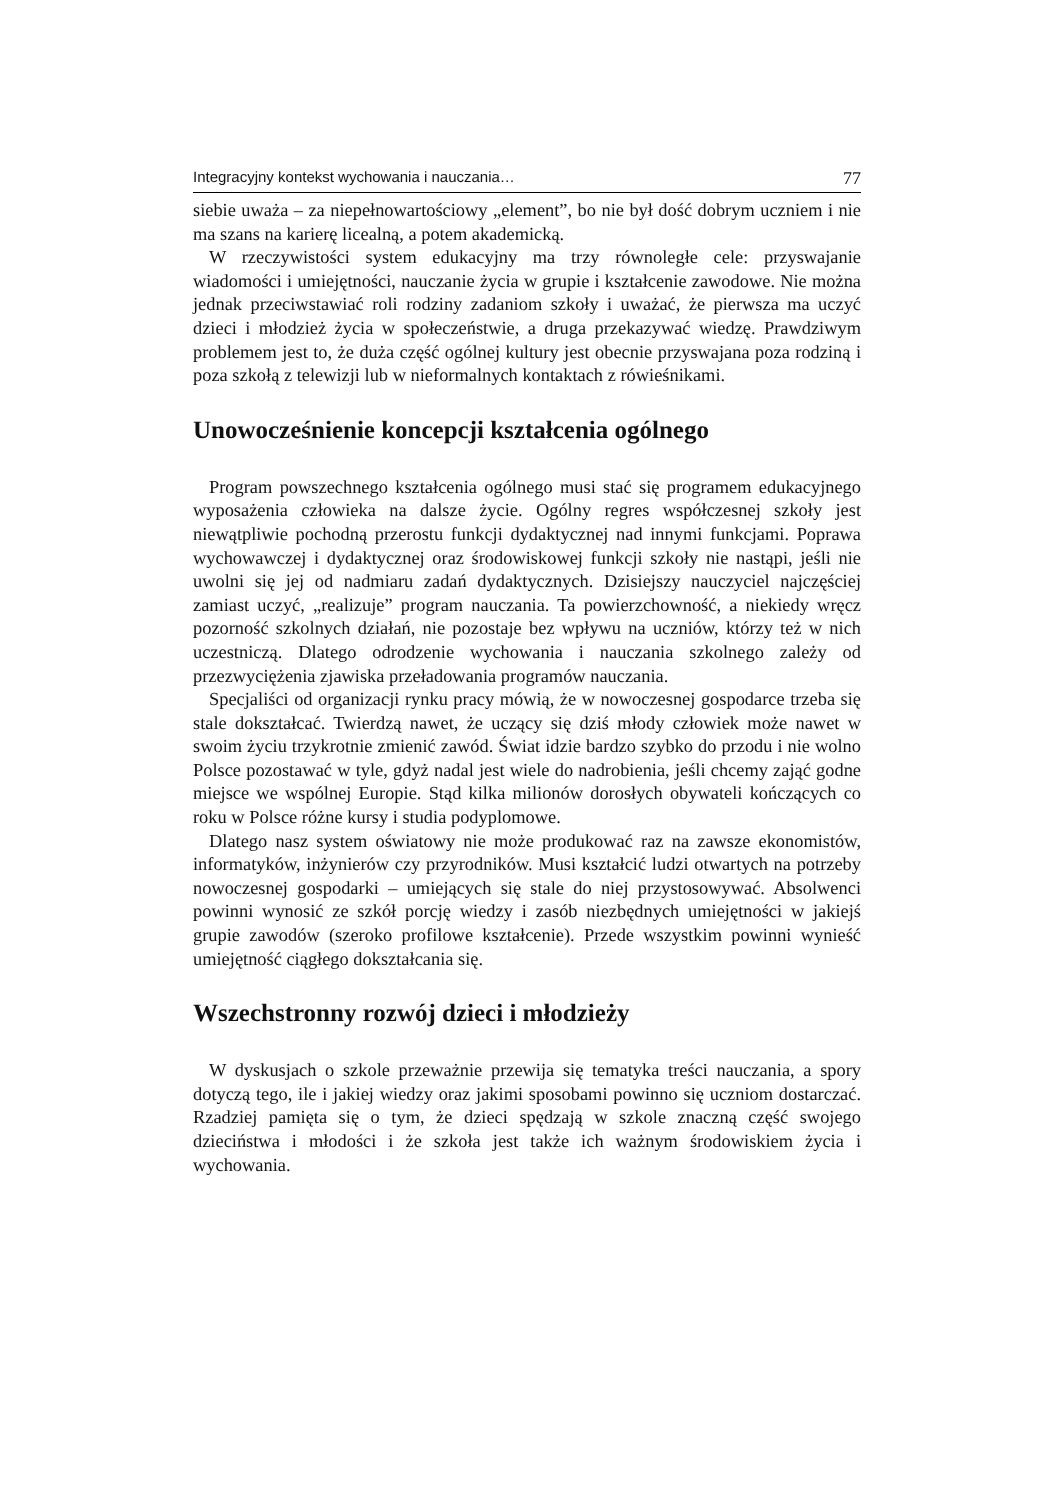Integracyjny kontekst wychowania i nauczania… 77
siebie uważa – za niepełnowartościowy „element”, bo nie był dość dobrym uczniem i nie ma szans na karierę licealną, a potem akademicką.
W rzeczywistości system edukacyjny ma trzy równoległe cele: przyswajanie wiadomości i umiejętności, nauczanie życia w grupie i kształcenie zawodowe. Nie można jednak przeciwstawiać roli rodziny zadaniom szkoły i uważać, że pierwsza ma uczyć dzieci i młodzież życia w społeczeństwie, a druga przekazywać wiedzę. Prawdziwym problemem jest to, że duża część ogólnej kultury jest obecnie przyswajana poza rodziną i poza szkołą z telewizji lub w nieformalnych kontaktach z rówieśnikami.
Unowocześnienie koncepcji kształcenia ogólnego
Program powszechnego kształcenia ogólnego musi stać się programem edukacyjnego wyposażenia człowieka na dalsze życie. Ogólny regres współczesnej szkoły jest niewątpliwie pochodną przerostu funkcji dydaktycznej nad innymi funkcjami. Poprawa wychowawczej i dydaktycznej oraz środowiskowej funkcji szkoły nie nastąpi, jeśli nie uwolni się jej od nadmiaru zadań dydaktycznych. Dzisiejszy nauczyciel najczęściej zamiast uczyć, „realizuje” program nauczania. Ta powierzchowność, a niekiedy wręcz pozorność szkolnych działań, nie pozostaje bez wpływu na uczniów, którzy też w nich uczestniczą. Dlatego odrodzenie wychowania i nauczania szkolnego zależy od przezwyciężenia zjawiska przeładowania programów nauczania.
Specjaliści od organizacji rynku pracy mówią, że w nowoczesnej gospodarce trzeba się stale dokształcać. Twierdzą nawet, że uczący się dziś młody człowiek może nawet w swoim życiu trzykrotnie zmienić zawód. Świat idzie bardzo szybko do przodu i nie wolno Polsce pozostawać w tyle, gdyż nadal jest wiele do nadrobienia, jeśli chcemy zająć godne miejsce we wspólnej Europie. Stąd kilka milionów dorosłych obywateli kończących co roku w Polsce różne kursy i studia podyplomowe.
Dlatego nasz system oświatowy nie może produkować raz na zawsze ekonomistów, informatyków, inżynierów czy przyrodników. Musi kształcić ludzi otwartych na potrzeby nowoczesnej gospodarki – umiejących się stale do niej przystosowywać. Absolwenci powinni wynosić ze szkół porcję wiedzy i zasób niezbędnych umiejętności w jakiejś grupie zawodów (szeroko profilowe kształcenie). Przede wszystkim powinni wynieść umiejętność ciągłego dokształcania się.
Wszechstronny rozwój dzieci i młodzieży
W dyskusjach o szkole przeważnie przewija się tematyka treści nauczania, a spory dotyczą tego, ile i jakiej wiedzy oraz jakimi sposobami powinno się uczniom dostarczać. Rzadziej pamięta się o tym, że dzieci spędzają w szkole znaczną część swojego dzieciństwa i młodości i że szkoła jest także ich ważnym środowiskiem życia i wychowania.